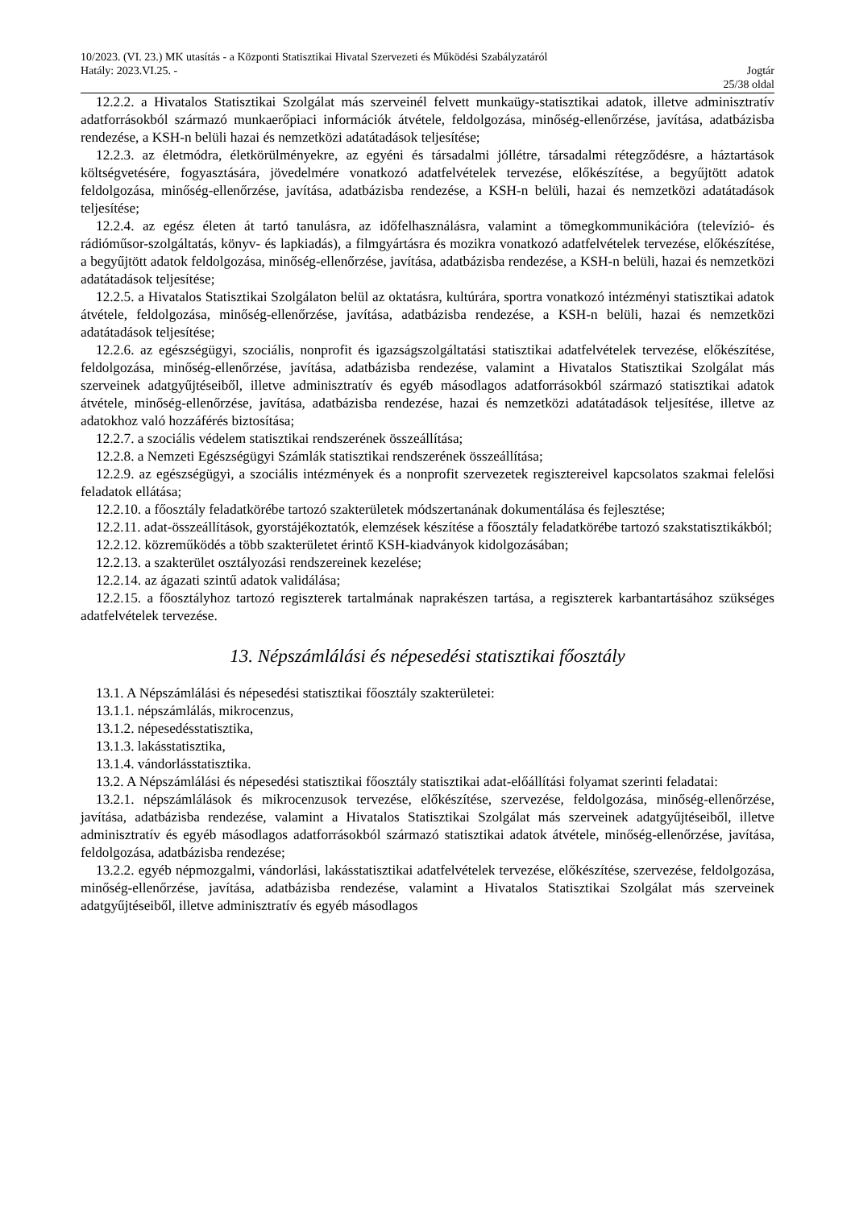10/2023. (VI. 23.) MK utasítás - a Központi Statisztikai Hivatal Szervezeti és Működési Szabályzatáról
Hatály: 2023.VI.25. - Jogtár
25/38 oldal
12.2.2. a Hivatalos Statisztikai Szolgálat más szerveinél felvett munkaügy-statisztikai adatok, illetve adminisztratív adatforrásokból származó munkaerőpiaci információk átvétele, feldolgozása, minőség-ellenőrzése, javítása, adatbázisba rendezése, a KSH-n belüli hazai és nemzetközi adatátadások teljesítése;
12.2.3. az életmódra, életkörülményekre, az egyéni és társadalmi jóllétre, társadalmi rétegződésre, a háztartások költségvetésére, fogyasztására, jövedelmére vonatkozó adatfelvételek tervezése, előkészítése, a begyűjtött adatok feldolgozása, minőség-ellenőrzése, javítása, adatbázisba rendezése, a KSH-n belüli, hazai és nemzetközi adatátadások teljesítése;
12.2.4. az egész életen át tartó tanulásra, az időfelhasználásra, valamint a tömegkommunikációra (televízió- és rádióműsor-szolgáltatás, könyv- és lapkiadás), a filmgyártásra és mozikra vonatkozó adatfelvételek tervezése, előkészítése, a begyűjtött adatok feldolgozása, minőség-ellenőrzése, javítása, adatbázisba rendezése, a KSH-n belüli, hazai és nemzetközi adatátadások teljesítése;
12.2.5. a Hivatalos Statisztikai Szolgálaton belül az oktatásra, kultúrára, sportra vonatkozó intézményi statisztikai adatok átvétele, feldolgozása, minőség-ellenőrzése, javítása, adatbázisba rendezése, a KSH-n belüli, hazai és nemzetközi adatátadások teljesítése;
12.2.6. az egészségügyi, szociális, nonprofit és igazságszolgáltatási statisztikai adatfelvételek tervezése, előkészítése, feldolgozása, minőség-ellenőrzése, javítása, adatbázisba rendezése, valamint a Hivatalos Statisztikai Szolgálat más szerveinek adatgyűjtéseiből, illetve adminisztratív és egyéb másodlagos adatforrásokból származó statisztikai adatok átvétele, minőség-ellenőrzése, javítása, adatbázisba rendezése, hazai és nemzetközi adatátadások teljesítése, illetve az adatokhoz való hozzáférés biztosítása;
12.2.7. a szociális védelem statisztikai rendszerének összeállítása;
12.2.8. a Nemzeti Egészségügyi Számlák statisztikai rendszerének összeállítása;
12.2.9. az egészségügyi, a szociális intézmények és a nonprofit szervezetek regisztereivel kapcsolatos szakmai felelősi feladatok ellátása;
12.2.10. a főosztály feladatkörébe tartozó szakterületek módszertanának dokumentálása és fejlesztése;
12.2.11. adat-összeállítások, gyorstájékoztatók, elemzések készítése a főosztály feladatkörébe tartozó szakstatisztikákból;
12.2.12. közreműködés a több szakterületet érintő KSH-kiadványok kidolgozásában;
12.2.13. a szakterület osztályozási rendszereinek kezelése;
12.2.14. az ágazati szintű adatok validálása;
12.2.15. a főosztályhoz tartozó regiszterek tartalmának naprakészen tartása, a regiszterek karbantartásához szükséges adatfelvételek tervezése.
13. Népszámlálási és népesedési statisztikai főosztály
13.1. A Népszámlálási és népesedési statisztikai főosztály szakterületei:
13.1.1. népszámlálás, mikrocenzus,
13.1.2. népesedésstatisztika,
13.1.3. lakásstatisztika,
13.1.4. vándorlásstatisztika.
13.2. A Népszámlálási és népesedési statisztikai főosztály statisztikai adat-előállítási folyamat szerinti feladatai:
13.2.1. népszámlálások és mikrocenzusok tervezése, előkészítése, szervezése, feldolgozása, minőség-ellenőrzése, javítása, adatbázisba rendezése, valamint a Hivatalos Statisztikai Szolgálat más szerveinek adatgyűjtéseiből, illetve adminisztratív és egyéb másodlagos adatforrásokból származó statisztikai adatok átvétele, minőség-ellenőrzése, javítása, feldolgozása, adatbázisba rendezése;
13.2.2. egyéb népmozgalmi, vándorlási, lakásstatisztikai adatfelvételek tervezése, előkészítése, szervezése, feldolgozása, minőség-ellenőrzése, javítása, adatbázisba rendezése, valamint a Hivatalos Statisztikai Szolgálat más szerveinek adatgyűjtéseiből, illetve adminisztratív és egyéb másodlagos